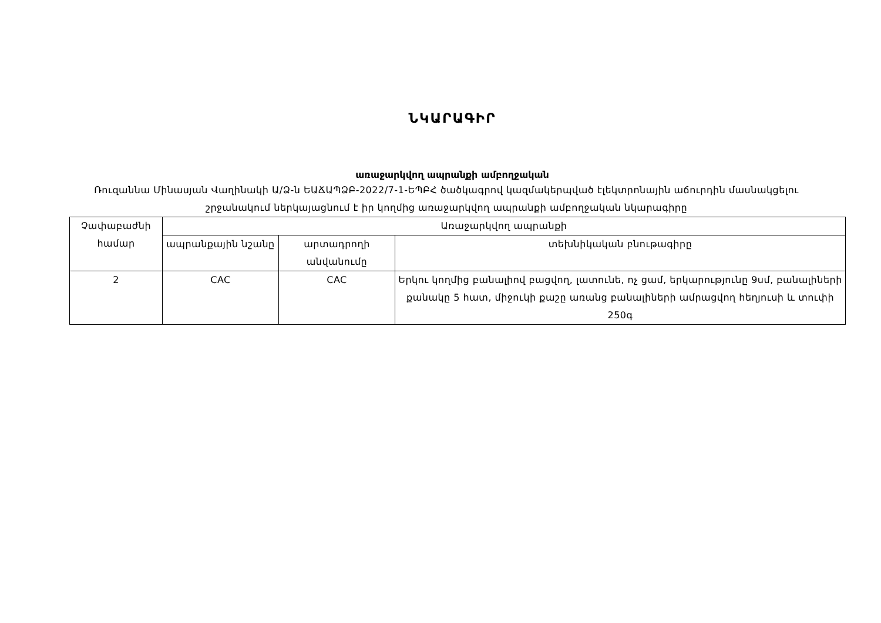ՆԿԱՐԱԳԻՐ
առաջարկվող ապրանքի ամբողջական
Ռուզաննա Մինասյան Վաղինակի Ա/Ձ-ն ԵԱՃԱՊՁԲ-2022/7-1-ԵՊԲՀ ծածկագրով կազմակերպված էլեկտրոնային աճուրդին մասնակցելու շրջանակում ներկայացնում է իր կողմից առաջարկվող ապրանքի ամբողջական նկարագիրը
| Չափաբաժնի համար | Առաջարկվող ապրանքի | | |
| | ապրանքային նշանը | արտադրողի անվանումը | տեխնիկական բնութագիրը |
| 2 | CAC | CAC | Երկու կողմից բանալիով բացվող, լատունե, ոչ ցամ, երկարությունը 9սմ, բանալիների քանակը 5 հատ, միջուկի քաշը առանց բանալիների ամրացվող հեղյուսի և տուփի 250գ |